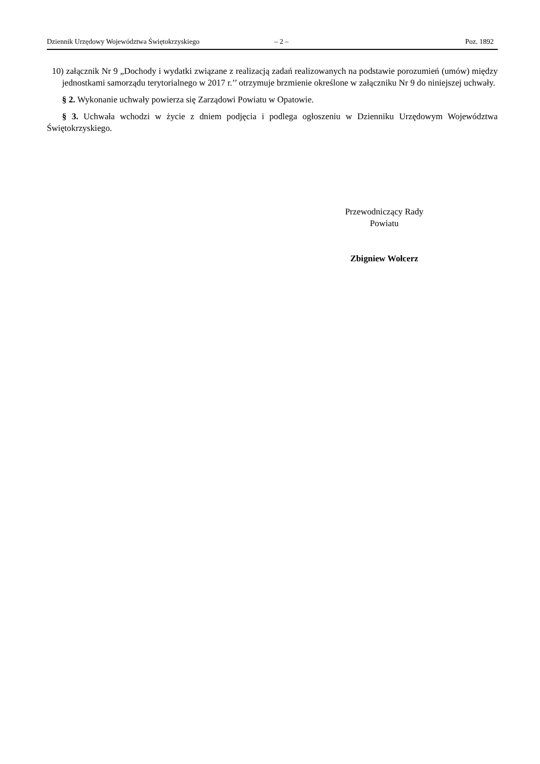Dziennik Urzędowy Województwa Świętokrzyskiego – 2 – Poz. 1892
10) załącznik Nr 9 „Dochody i wydatki związane z realizacją zadań realizowanych na podstawie porozumień (umów) między jednostkami samorządu terytorialnego w 2017 r.’’ otrzymuje brzmienie określone w załączniku Nr 9 do niniejszej uchwały.
§ 2. Wykonanie uchwały powierza się Zarządowi Powiatu w Opatowie.
§ 3. Uchwała wchodzi w życie z dniem podjęcia i podlega ogłoszeniu w Dzienniku Urzędowym Województwa Świętokrzyskiego.
Przewodniczący Rady
Powiatu
Zbigniew Wołcerz